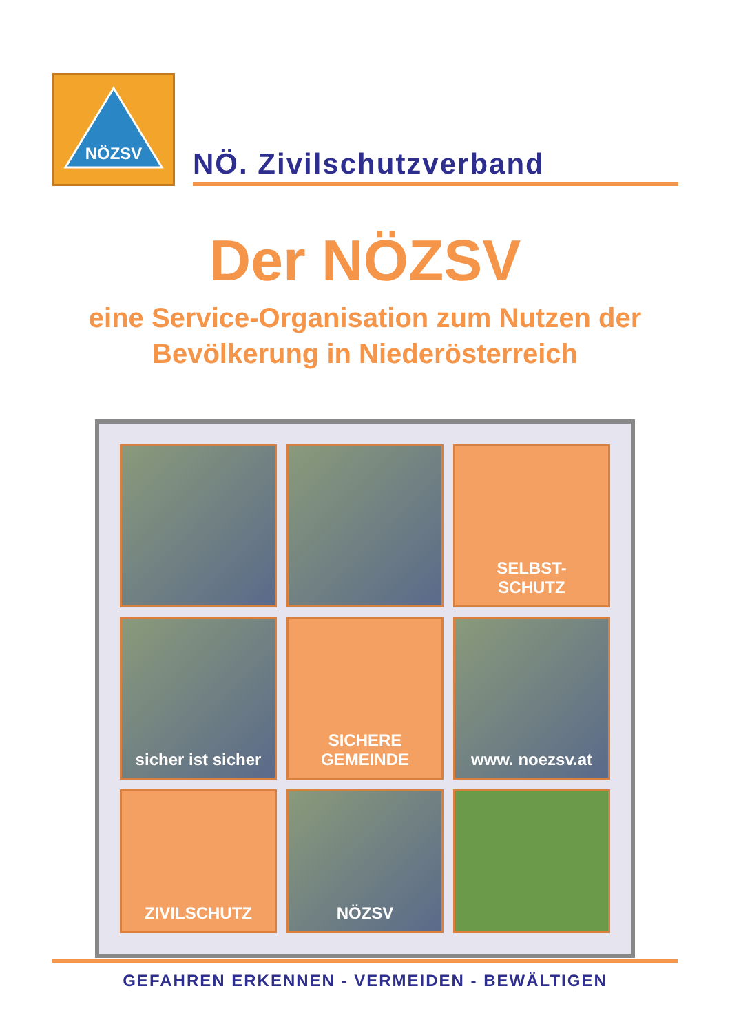NÖZSV
NÖ. Zivilschutzverband
Der NÖZSV
eine Service-Organisation zum Nutzen der
Bevölkerung in Niederösterreich
SELBST-
SCHUTZ
sicher ist sicher
SICHERE
GEMEINDE
www. noezsv.at
ZIVILSCHUTZ
NÖZSV
GEFAHREN ERKENNEN - VERMEIDEN - BEWÄLTIGEN